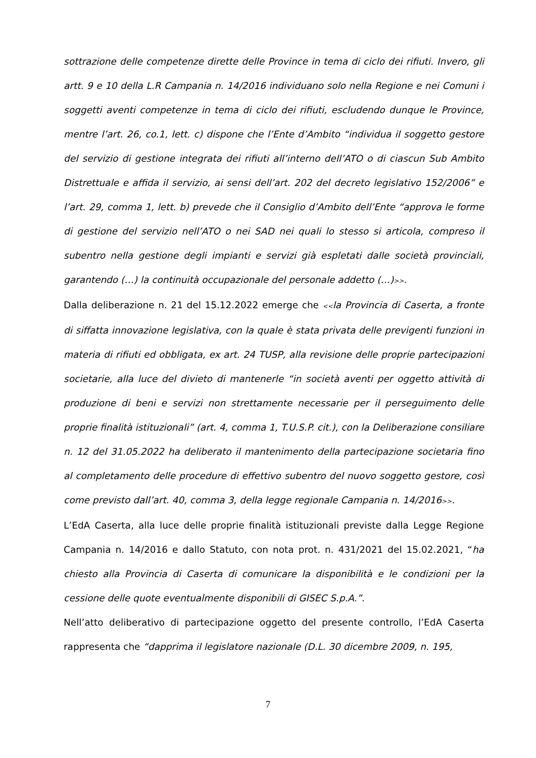sottrazione delle competenze dirette delle Province in tema di ciclo dei rifiuti. Invero, gli artt. 9 e 10 della L.R Campania n. 14/2016 individuano solo nella Regione e nei Comuni i soggetti aventi competenze in tema di ciclo dei rifiuti, escludendo dunque le Province, mentre l’art. 26, co.1, lett. c) dispone che l’Ente d’Ambito “individua il soggetto gestore del servizio di gestione integrata dei rifiuti all’interno dell’ATO o di ciascun Sub Ambito Distrettuale e affida il servizio, ai sensi dell’art. 202 del decreto legislativo 152/2006” e l’art. 29, comma 1, lett. b) prevede che il Consiglio d’Ambito dell’Ente “approva le forme di gestione del servizio nell’ATO o nei SAD nei quali lo stesso si articola, compreso il subentro nella gestione degli impianti e servizi già espletati dalle società provinciali, garantendo (…) la continuità occupazionale del personale addetto (…)>>.
Dalla deliberazione n. 21 del 15.12.2022 emerge che <<la Provincia di Caserta, a fronte di siffatta innovazione legislativa, con la quale è stata privata delle previgenti funzioni in materia di rifiuti ed obbligata, ex art. 24 TUSP, alla revisione delle proprie partecipazioni societarie, alla luce del divieto di mantenerle “in società aventi per oggetto attività di produzione di beni e servizi non strettamente necessarie per il perseguimento delle proprie finalità istituzionali” (art. 4, comma 1, T.U.S.P. cit.), con la Deliberazione consiliare n. 12 del 31.05.2022 ha deliberato il mantenimento della partecipazione societaria fino al completamento delle procedure di effettivo subentro del nuovo soggetto gestore, così come previsto dall’art. 40, comma 3, della legge regionale Campania n. 14/2016>>.
L’EdA Caserta, alla luce delle proprie finalità istituzionali previste dalla Legge Regione Campania n. 14/2016 e dallo Statuto, con nota prot. n. 431/2021 del 15.02.2021, “ha chiesto alla Provincia di Caserta di comunicare la disponibilità e le condizioni per la cessione delle quote eventualmente disponibili di GISEC S.p.A.”.
Nell’atto deliberativo di partecipazione oggetto del presente controllo, l’EdA Caserta rappresenta che “dapprima il legislatore nazionale (D.L. 30 dicembre 2009, n. 195,
7